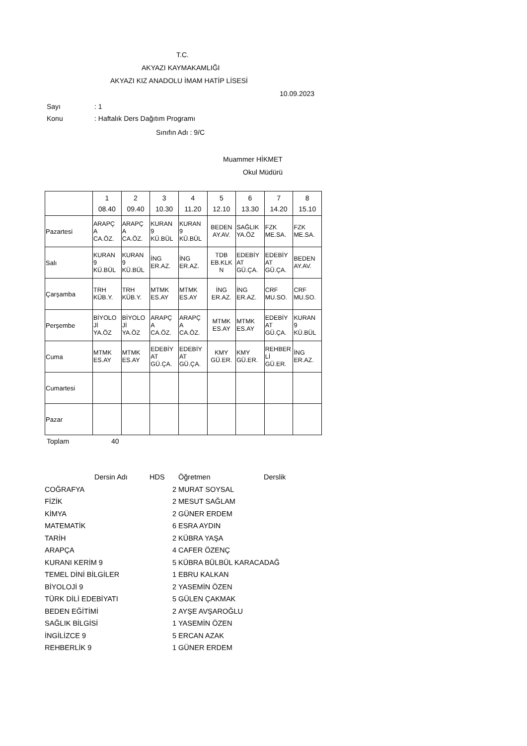T.C.
AKYAZI KAYMAKAMLIĞI
AKYAZI KIZ ANADOLU İMAM HATİP LİSESİ
10.09.2023
Sayı: 1
Konu: Haftalık Ders Dağıtım Programı
Sınıfın Adı : 9/C
Muammer HİKMET
Okul Müdürü
| | 1 08.40 | 2 09.40 | 3 10.30 | 4 11.20 | 5 12.10 | 6 13.30 | 7 14.20 | 8 15.10 |
| Pazartesi | ARAPÇ A CA.ÖZ. | ARAPÇ A CA.ÖZ. | KURAN 9 KÜ.BÜL | KURAN 9 KÜ.BÜL | BEDEN AY.AV. | SAĞLIK YA.ÖZ | FZK ME.SA. | FZK ME.SA. |
| Salı | KURAN 9 KÜ.BÜL | KURAN 9 KÜ.BÜL | İNG ER.AZ. | İNG ER.AZ. | TDB EB.KLK N | EDEBİY AT GÜ.ÇA. | EDEBİY AT GÜ.ÇA. | BEDEN AY.AV. |
| Çarşamba | TRH KÜB.Y. | TRH KÜB.Y. | MTMK ES.AY | MTMK ES.AY | İNG ER.AZ. | İNG ER.AZ. | CRF MU.SO. | CRF MU.SO. |
| Perşembe | BİYOLO Jİ YA.ÖZ | BİYOLO Jİ YA.ÖZ | ARAPÇ A CA.ÖZ. | ARAPÇ A CA.ÖZ. | MTMK ES.AY | MTMK ES.AY | EDEBİY AT GÜ.ÇA. | KURAN 9 KÜ.BÜL |
| Cuma | MTMK ES.AY | MTMK ES.AY | EDEBİY AT GÜ.ÇA. | EDEBİY AT GÜ.ÇA. | KMY GÜ.ER. | KMY GÜ.ER. | REHBER Lİ GÜ.ER. | İNG ER.AZ. |
| Cumartesi | | | | | | | | |
| Pazar | | | | | | | | |
Toplam 40
| | Dersin Adı | HDS | Öğretmen | Derslik |
| --- | --- | --- | --- | --- |
| COĞRAFYA | | 2 | MURAT SOYSAL | |
| FİZİK | | 2 | MESUT SAĞLAM | |
| KİMYA | | 2 | GÜNER ERDEM | |
| MATEMATİK | | 6 | ESRA AYDIN | |
| TARİH | | 2 | KÜBRA YAŞA | |
| ARAPÇA | | 4 | CAFER ÖZENÇ | |
| KURANI KERİM 9 | | 5 | KÜBRA BÜLBÜL KARACADAĞ | |
| TEMEL DİNİ BİLGİLER | | 1 | EBRU KALKAN | |
| BİYOLOJİ 9 | | 2 | YASEMİN ÖZEN | |
| TÜRK DİLİ EDEBİYATI | | 5 | GÜLEN ÇAKMAK | |
| BEDEN EĞİTİMİ | | 2 | AYŞE AVŞAROĞLU | |
| SAĞLIK BİLGİSİ | | 1 | YASEMİN ÖZEN | |
| İNGİLİZCE 9 | | 5 | ERCAN AZAK | |
| REHBERLİK 9 | | 1 | GÜNER ERDEM | |